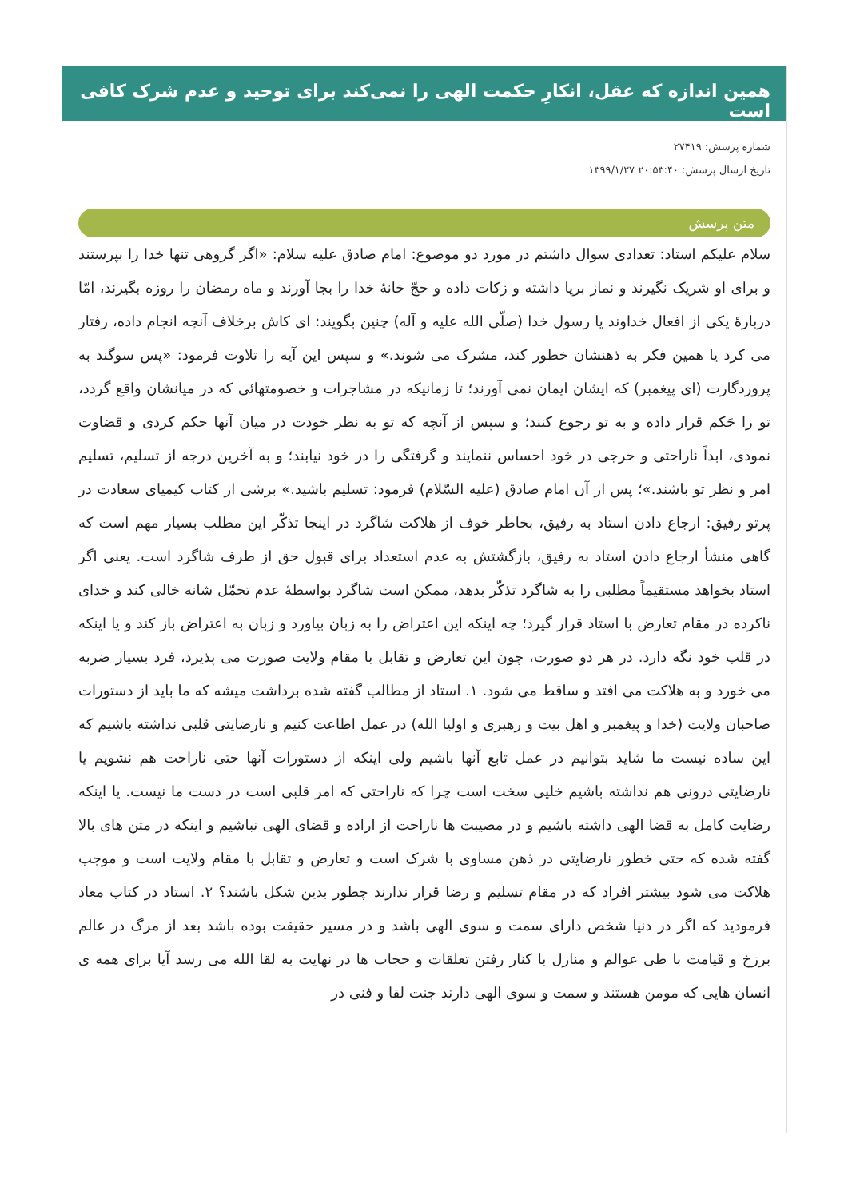همین اندازه که عقل، انکارِ حکمت الهی را نمی‌کند برای توحید و عدم شرک کافی است
شماره پرسش: ۲۷۴۱۹
تاریخ ارسال پرسش: ۲۰:۵۳:۴۰ ۱۳۹۹/۱/۲۷
متن پرسش
سلام علیکم استاد: تعدادی سوال داشتم در مورد دو موضوع: امام صادق علیه سلام: «اگر گروهی تنها خدا را بپرستند و برای او شریک نگیرند و نماز برپا داشته و زکات داده و حجّ خانهٔ خدا را بجا آورند و ماه رمضان را روزه بگیرند، امّا دربارهٔ یکی از افعال خداوند یا رسول خدا (صلّی الله علیه و آله) چنین بگویند: ای کاش برخلاف آنچه انجام داده، رفتار می کرد یا همین فکر به ذهنشان خطور کند، مشرک می شوند.» و سپس این آیه را تلاوت فرمود: «پس سوگند به پروردگارت (ای پیغمبر) که ایشان ایمان نمی آورند؛ تا زمانیکه در مشاجرات و خصومتهائی که در میانشان واقع گردد، تو را حَکم قرار داده و به تو رجوع کنند؛ و سپس از آنچه که تو به نظر خودت در میان آنها حکم کردی و قضاوت نمودی، ابداً ناراحتی و حرجی در خود احساس ننمایند و گرفتگی را در خود نیابند؛ و به آخرین درجه از تسلیم، تسلیم امر و نظر تو باشند.»؛ پس از آن امام صادق (علیه السّلام) فرمود: تسلیم باشید.» برشی از کتاب کیمیای سعادت در پرتو رفیق: ارجاع دادن استاد به رفیق، بخاطر خوف از هلاکت شاگرد در اینجا تذکّر این مطلب بسیار مهم است که گاهی منشأ ارجاع دادن استاد به رفیق، بازگشتش به عدم استعداد برای قبول حق از طرف شاگرد است. یعنی اگر استاد بخواهد مستقیماً مطلبی را به شاگرد تذکّر بدهد، ممکن است شاگرد بواسطهٔ عدم تحمّل شانه خالی کند و خدای ناکرده در مقام تعارض با استاد قرار گیرد؛ چه اینکه این اعتراض را به زبان بیاورد و زبان به اعتراض باز کند و یا اینکه در قلب خود نگه دارد. در هر دو صورت، چون این تعارض و تقابل با مقام ولایت صورت می پذیرد، فرد بسیار ضربه می خورد و به هلاکت می افتد و ساقط می شود. ۱. استاد از مطالب گفته شده برداشت میشه که ما باید از دستورات صاحبان ولایت (خدا و پیغمبر و اهل بیت و رهبری و اولیا الله) در عمل اطاعت کنیم و نارضایتی قلبی نداشته باشیم که این ساده نیست ما شاید بتوانیم در عمل تابع آنها باشیم ولی اینکه از دستورات آنها حتی ناراحت هم نشویم یا نارضایتی درونی هم نداشته باشیم خلیی سخت است چرا که ناراحتی که امر قلبی است در دست ما نیست. یا اینکه رضایت کامل به قضا الهی داشته باشیم و در مصیبت ها ناراحت از اراده و قضای الهی نباشیم و اینکه در متن های بالا گفته شده که حتی خطور نارضایتی در ذهن مساوی با شرک است و تعارض و تقابل با مقام ولایت است و موجب هلاکت می شود بیشتر افراد که در مقام تسلیم و رضا قرار ندارند چطور بدین شکل باشند؟ ۲. استاد در کتاب معاد فرمودید که اگر در دنیا شخص دارای سمت و سوی الهی باشد و در مسیر حقیقت بوده باشد بعد از مرگ در عالم برزخ و قیامت با طی عوالم و منازل با کنار رفتن تعلقات و حجاب ها در نهایت به لقا الله می رسد آیا برای همه ی انسان هایی که مومن هستند و سمت و سوی الهی دارند جنت لقا و فنی در